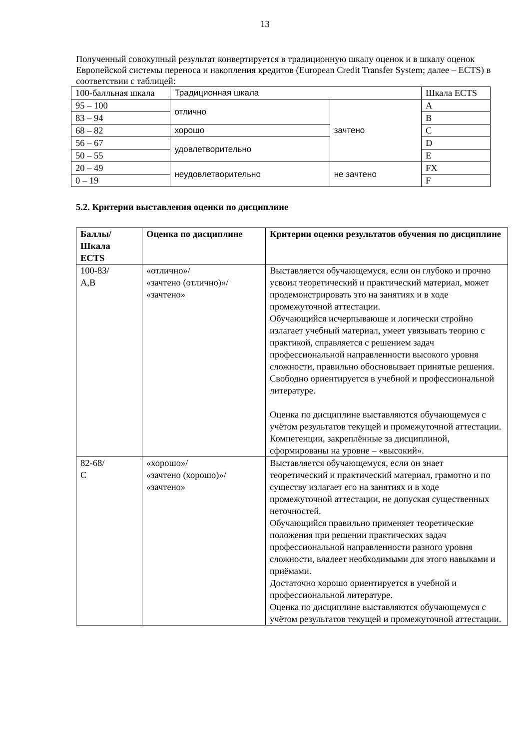13
Полученный совокупный результат конвертируется в традиционную шкалу оценок и в шкалу оценок Европейской системы переноса и накопления кредитов (European Credit Transfer System; далее – ECTS) в соответствии с таблицей:
| 100-балльная шкала | Традиционная шкала | | Шкала ECTS |
| 95 – 100 | отлично | зачтено | A |
| 83 – 94 | | | B |
| 68 – 82 | хорошо | | C |
| 56 – 67 | удовлетворительно | | D |
| 50 – 55 | | | E |
| 20 – 49 | неудовлетворительно | не зачтено | FX |
| 0 – 19 | | | F |
5.2. Критерии выставления оценки по дисциплине
| Баллы/ Шкала ECTS | Оценка по дисциплине | Критерии оценки результатов обучения по дисциплине |
| --- | --- | --- |
| 100-83/ A,B | «отлично»/ «зачтено (отлично)»/ «зачтено» | Выставляется обучающемуся, если он глубоко и прочно усвоил теоретический и практический материал, может продемонстрировать это на занятиях и в ходе промежуточной аттестации. Обучающийся исчерпывающе и логически стройно излагает учебный материал, умеет увязывать теорию с практикой, справляется с решением задач профессиональной направленности высокого уровня сложности, правильно обосновывает принятые решения. Свободно ориентируется в учебной и профессиональной литературе. Оценка по дисциплине выставляются обучающемуся с учётом результатов текущей и промежуточной аттестации. Компетенции, закреплённые за дисциплиной, сформированы на уровне – «высокий». |
| 82-68/ C | «хорошо»/ «зачтено (хорошо)»/ «зачтено» | Выставляется обучающемуся, если он знает теоретический и практический материал, грамотно и по существу излагает его на занятиях и в ходе промежуточной аттестации, не допуская существенных неточностей. Обучающийся правильно применяет теоретические положения при решении практических задач профессиональной направленности разного уровня сложности, владеет необходимыми для этого навыками и приёмами. Достаточно хорошо ориентируется в учебной и профессиональной литературе. Оценка по дисциплине выставляются обучающемуся с учётом результатов текущей и промежуточной аттестации. |